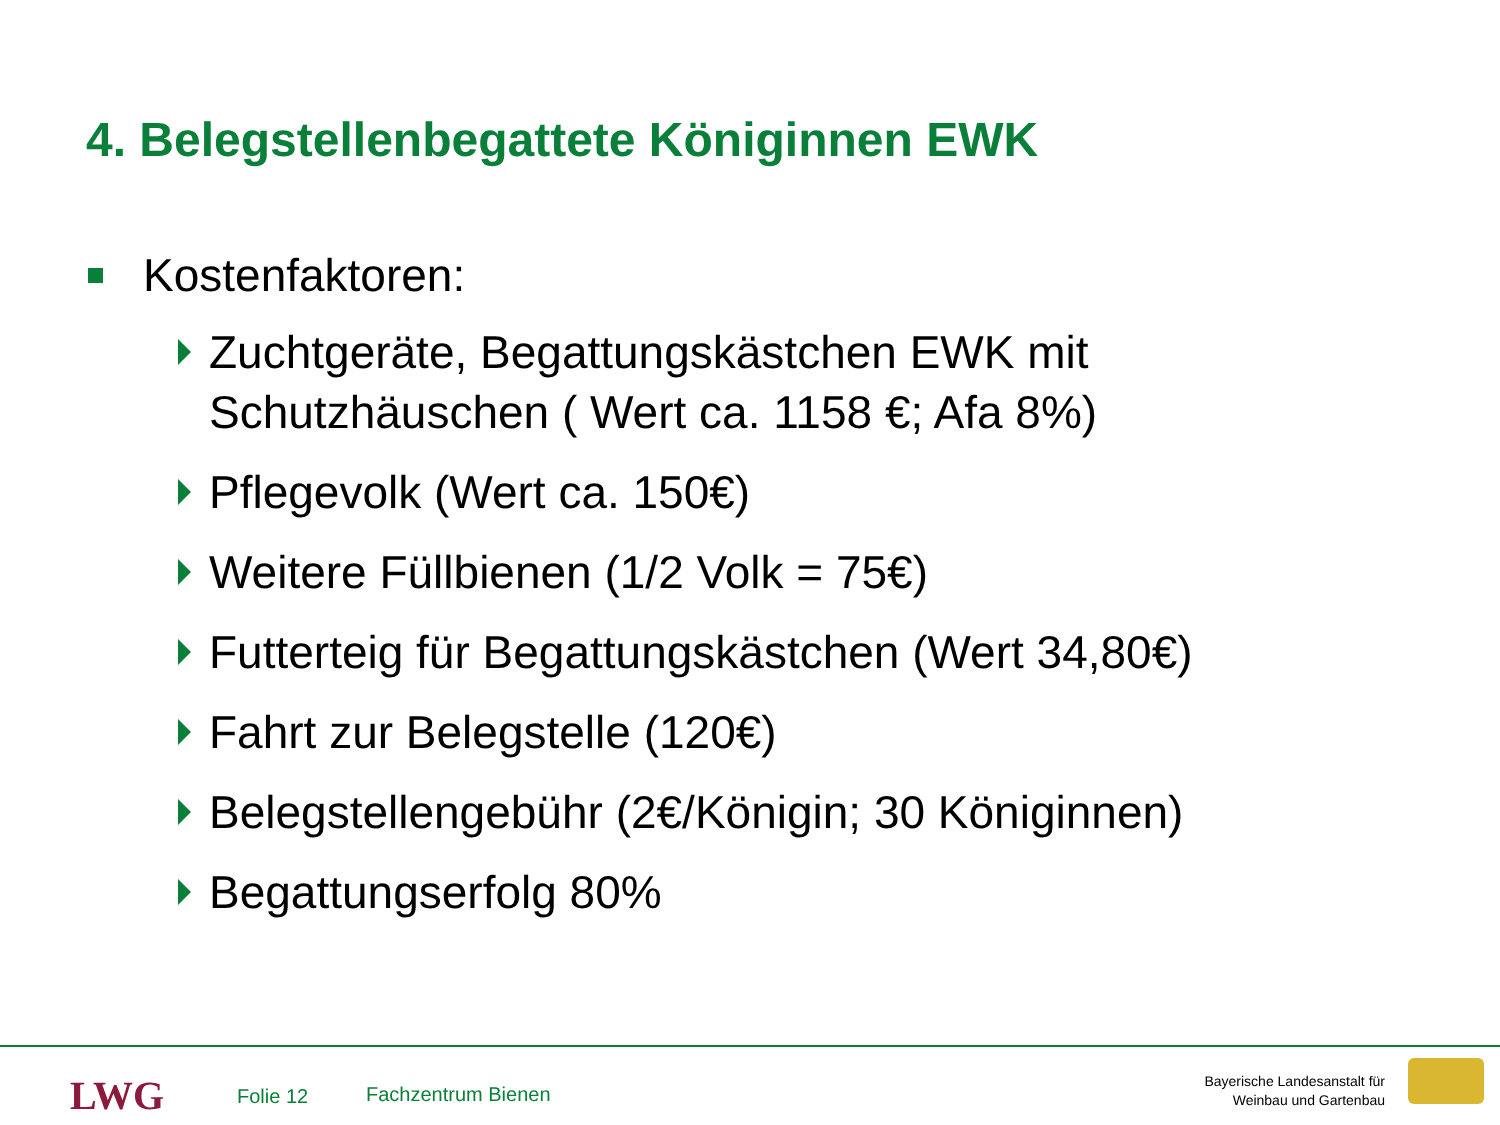4. Belegstellenbegattete Königinnen EWK
Kostenfaktoren:
Zuchtgeräte, Begattungskästchen EWK mit
Schutzhäuschen ( Wert ca. 1158 €; Afa 8%)
Pflegevolk (Wert ca. 150€)
Weitere Füllbienen (1/2 Volk = 75€)
Futterteig für Begattungskästchen (Wert 34,80€)
Fahrt zur Belegstelle (120€)
Belegstellengebühr (2€/Königin; 30 Königinnen)
Begattungserfolg 80%
LWG Folie 12 Fachzentrum Bienen
Bayerische Landesanstalt für
Weinbau und Gartenbau